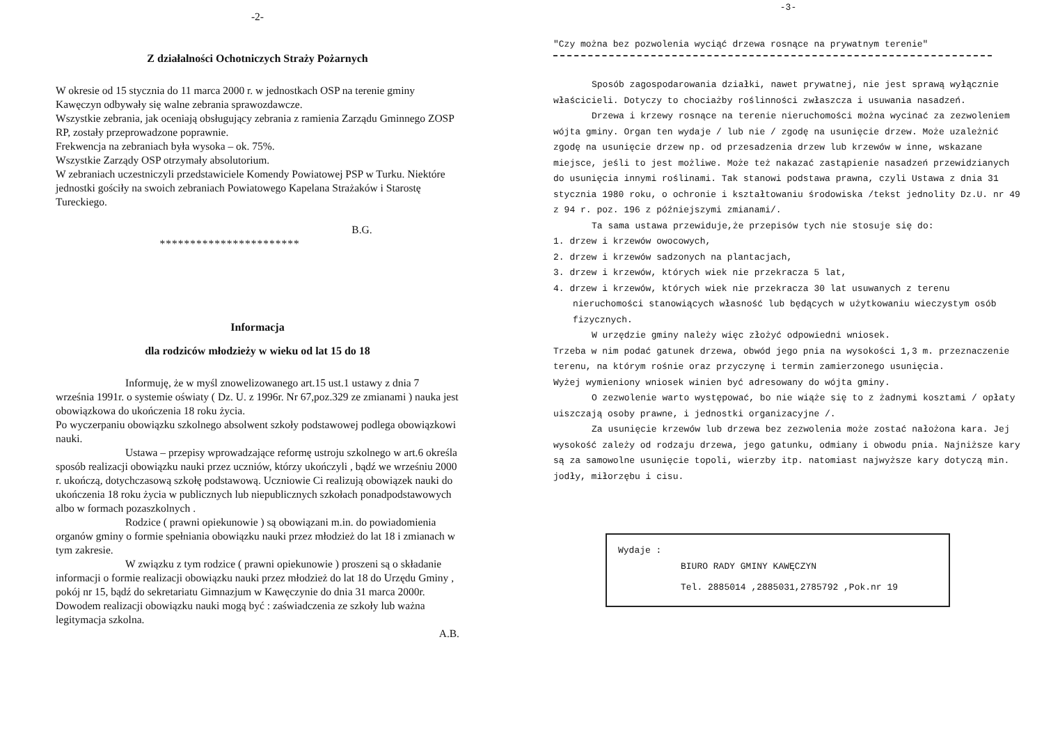-2-
Z działalności Ochotniczych Straży Pożarnych
W okresie od 15 stycznia do 11 marca 2000 r. w jednostkach OSP na terenie gminy Kawęczyn odbywały się walne zebrania sprawozdawcze.
Wszystkie zebrania, jak oceniają obsługujący zebrania z ramienia Zarządu Gminnego ZOSP RP, zostały przeprowadzone poprawnie.
Frekwencja na zebraniach była wysoka – ok. 75%.
Wszystkie Zarządy OSP otrzymały absolutorium.
W zebraniach uczestniczyli przedstawiciele Komendy Powiatowej PSP w Turku. Niektóre jednostki gościły na swoich zebraniach Powiatowego Kapelana Strażaków i Starostę Tureckiego.
B.G.
***********************
Informacja
dla rodziców młodzieży w wieku od lat 15 do 18
Informuję, że w myśl znowelizowanego art.15 ust.1 ustawy z dnia 7 września 1991r. o systemie oświaty ( Dz. U. z 1996r. Nr 67,poz.329 ze zmianami ) nauka jest obowiązkowa do ukończenia 18 roku życia.
Po wyczerpaniu obowiązku szkolnego absolwent szkoły podstawowej podlega obowiązkowi nauki.
Ustawa – przepisy wprowadzające reformę ustroju szkolnego w art.6 określa sposób realizacji obowiązku nauki przez uczniów, którzy ukończyli , bądź we wrześniu 2000 r. ukończą, dotychczasową szkołę podstawową. Uczniowie Ci realizują obowiązek nauki do ukończenia 18 roku życia w publicznych lub niepublicznych szkołach ponadpodstawowych albo w formach pozaszkolnych .
Rodzice ( prawni opiekunowie ) są obowiązani m.in. do powiadomienia organów gminy o formie spełniania obowiązku nauki przez młodzież do lat 18 i zmianach w tym zakresie.
W związku z tym rodzice ( prawni opiekunowie ) proszeni są o składanie informacji o formie realizacji obowiązku nauki przez młodzież do lat 18 do Urzędu Gminy , pokój nr 15, bądź do sekretariatu Gimnazjum w Kawęczynie do dnia 31 marca 2000r. Dowodem realizacji obowiązku nauki mogą być : zaświadczenia ze szkoły lub ważna legitymacja szkolna.
A.B.
-3-
"Czy można bez pozwolenia wyciąć drzewa rosnące na prywatnym terenie"
Sposób zagospodarowania działki, nawet prywatnej, nie jest sprawą wyłącznie właścicieli. Dotyczy to chociażby roślinności zwłaszcza i usuwania nasadzeń.
Drzewa i krzewy rosnące na terenie nieruchomości można wycinać za zezwoleniem wójta gminy. Organ ten wydaje / lub nie / zgodę na usunięcie drzew. Może uzależnić zgodę na usunięcie drzew np. od przesadzenia drzew lub krzewów w inne, wskazane miejsce, jeśli to jest możliwe. Może też nakazać zastąpienie nasadzeń przewidzianych do usunięcia innymi roślinami. Tak stanowi podstawa prawna, czyli Ustawa z dnia 31 stycznia 1980 roku, o ochronie i kształtowaniu środowiska /tekst jednolity Dz.U. nr 49 z 94 r. poz. 196 z późniejszymi zmianami/.
Ta sama ustawa przewiduje,że przepisów tych nie stosuje się do:
1. drzew i krzewów owocowych,
2. drzew i krzewów sadzonych na plantacjach,
3. drzew i krzewów, których wiek nie przekracza 5 lat,
4. drzew i krzewów, których wiek nie przekracza 30 lat usuwanych z terenu nieruchomości stanowiących własność lub będących w użytkowaniu wieczystym osób fizycznych.
W urzędzie gminy należy więc złożyć odpowiedni wniosek.
Trzeba w nim podać gatunek drzewa, obwód jego pnia na wysokości 1,3 m. przeznaczenie terenu, na którym rośnie oraz przyczynę i termin zamierzonego usunięcia.
Wyżej wymieniony wniosek winien być adresowany do wójta gminy.
O zezwolenie warto występować, bo nie wiąże się to z żadnymi kosztami / opłaty uiszczają osoby prawne, i jednostki organizacyjne /.
Za usunięcie krzewów lub drzewa bez zezwolenia może zostać nałożona kara. Jej wysokość zależy od rodzaju drzewa, jego gatunku, odmiany i obwodu pnia. Najniższe kary są za samowolne usunięcie topoli, wierzby itp. natomiast najwyższe kary dotyczą min. jodły, miłorzębu i cisu.
Wydaje :
BIURO RADY GMINY KAWĘCZYN
Tel. 2885014 ,2885031,2785792 ,Pok.nr 19